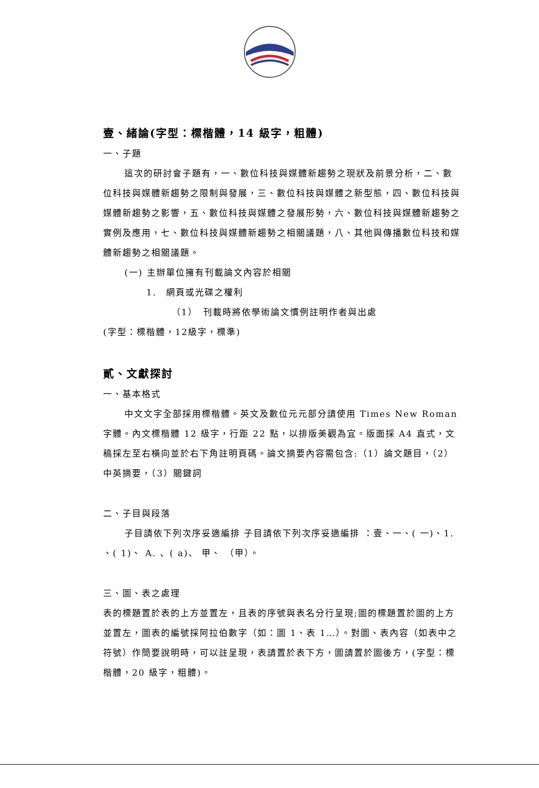壹、緒論(字型：標楷體，14 級字，粗體)
一、子題
這次的研討會子題有，一、數位科技與媒體新趨勢之現狀及前景分析，二、數位科技與媒體新趨勢之限制與發展，三、數位科技與媒體之新型態，四、數位科技與媒體新趨勢之影響，五、數位科技與媒體之發展形勢，六、數位科技與媒體新趨勢之實例及應用，七、數位科技與媒體新趨勢之相關議題，八、其他與傳播數位科技和媒體新趨勢之相關議題。
(一) 主辦單位擁有刊載論文內容於相關
1.　網頁或光碟之權利
（1）　刊載時將依學術論文慣例註明作者與出處
(字型：標楷體，12級字，標準)
貳、文獻探討
一、基本格式
中文文字全部採用標楷體。英文及數位元元部分請使用 Times New Roman 字體。內文標楷體 12 級字，行距 22 點，以排版美觀為宜。版面採 A4 直式，文稿採左至右橫向並於右下角註明頁碼。論文摘要內容需包含:（1）論文題目，（2）中英摘要，（3）關鍵詞
二、子目與段落
子目請依下列次序妥適編排 子目請依下列次序妥適編排 ：壹、一、( 一)、1. 、( 1)、 A. 、( a)、 甲、 （甲）。
三、圖、表之處理
表的標題置於表的上方並置左，且表的序號與表名分行呈現;圖的標題置於圖的上方並置左，圖表的編號採阿拉伯數字（如：圖 1、表 1…）。對圖、表內容（如表中之符號）作簡要說明時，可以註呈現，表請置於表下方，圖請置於圖後方，(字型：標楷體，20 級字，粗體)。